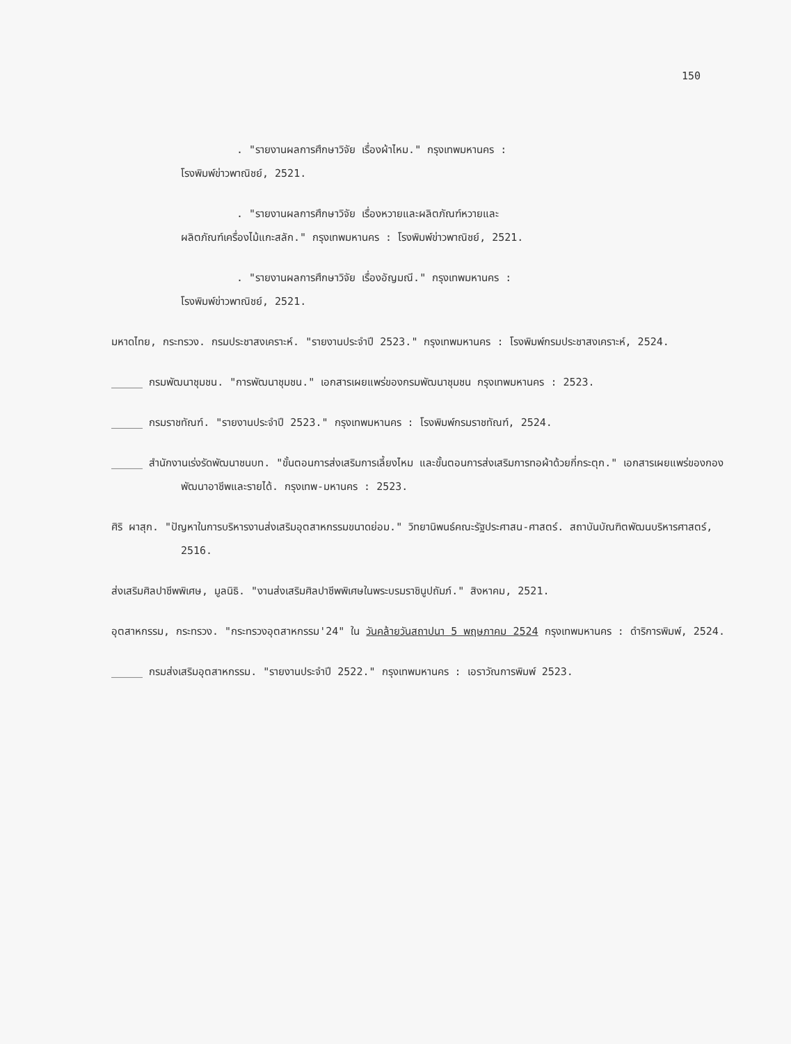150
. "รายงานผลการศึกษาวิจัย เรื่องผ้าไหม." กรุงเทพมหานคร :
โรงพิมพ์ข่าวพาณิชย์, 2521.
. "รายงานผลการศึกษาวิจัย เรื่องหวายและผลิตภัณฑ์หวายและ
ผลิตภัณฑ์เครื่องไม้แกะสลัก." กรุงเทพมหานคร : โรงพิมพ์ข่าวพาณิชย์, 2521.
. "รายงานผลการศึกษาวิจัย เรื่องอัญมณี." กรุงเทพมหานคร :
โรงพิมพ์ข่าวพาณิชย์, 2521.
มหาดไทย, กระทรวง. กรมประชาสงเคราะห์. "รายงานประจำปี 2523." กรุงเทพมหานคร : โรงพิมพ์กรมประชาสงเคราะห์, 2524.
_____ กรมพัฒนาชุมชน. "การพัฒนาชุมชน." เอกสารเผยแพร่ของกรมพัฒนาชุมชน กรุงเทพมหานคร : 2523.
_____ กรมราชทัณฑ์. "รายงานประจำปี 2523." กรุงเทพมหานคร : โรงพิมพ์กรมราชทัณฑ์, 2524.
_____ สำนักงานเร่งรัดพัฒนาชนบท. "ขั้นตอนการส่งเสริมการเลี้ยงไหม และขั้นตอนการส่งเสริมการทอผ้าด้วยกี่กระตุก." เอกสารเผยแพร่ของกองพัฒนาอาชีพและรายได้. กรุงเทพ-มหานคร : 2523.
ศิริ ผาสุก. "ปัญหาในการบริหารงานส่งเสริมอุตสาหกรรมขนาดย่อม." วิทยานิพนธ์คณะรัฐประศาสน-ศาสตร์. สถาบันบัณฑิตพัฒนบริหารศาสตร์, 2516.
ส่งเสริมศิลปาชีพพิเศษ, มูลนิธิ. "งานส่งเสริมศิลปาชีพพิเศษในพระบรมราชินูปถัมภ์." สิงหาคม, 2521.
อุตสาหกรรม, กระทรวง. "กระทรวงอุตสาหกรรม'24" ใน วันคล้ายวันสถาปนา 5 พฤษภาคม 2524 กรุงเทพมหานคร : ดำริการพิมพ์, 2524.
_____ กรมส่งเสริมอุตสาหกรรม. "รายงานประจำปี 2522." กรุงเทพมหานคร : เอราวัณการพิมพ์ 2523.